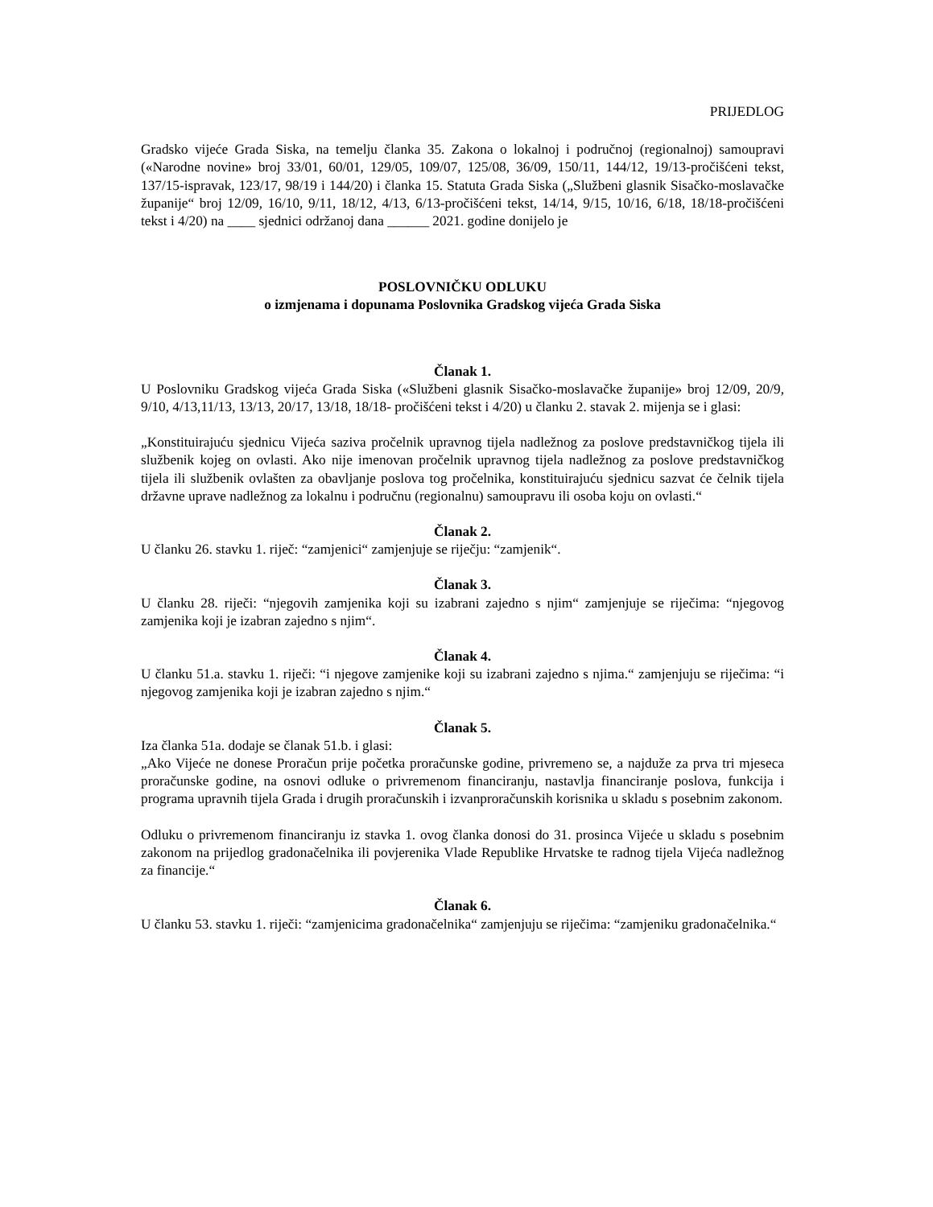PRIJEDLOG
Gradsko vijeće Grada Siska, na temelju članka 35. Zakona o lokalnoj i područnoj (regionalnoj) samoupravi («Narodne novine» broj 33/01, 60/01, 129/05, 109/07, 125/08, 36/09, 150/11, 144/12, 19/13-pročišćeni tekst, 137/15-ispravak, 123/17, 98/19 i 144/20) i članka 15. Statuta Grada Siska („Službeni glasnik Sisačko-moslavačke županije“ broj 12/09, 16/10, 9/11, 18/12, 4/13, 6/13-pročišćeni tekst, 14/14, 9/15, 10/16, 6/18, 18/18-pročišćeni tekst i 4/20) na ____ sjednici održanoj dana ______ 2021. godine donijelo je
POSLOVNIČKU ODLUKU
o izmjenama i dopunama Poslovnika Gradskog vijeća Grada Siska
Članak 1.
U Poslovniku Gradskog vijeća Grada Siska («Službeni glasnik Sisačko-moslavačke županije» broj 12/09, 20/9, 9/10, 4/13,11/13, 13/13, 20/17, 13/18, 18/18- pročišćeni tekst i 4/20) u članku 2. stavak 2. mijenja se i glasi:
„Konstituirajuću sjednicu Vijeća saziva pročelnik upravnog tijela nadležnog za poslove predstavničkog tijela ili službenik kojeg on ovlasti. Ako nije imenovan pročelnik upravnog tijela nadležnog za poslove predstavničkog tijela ili službenik ovlašten za obavljanje poslova tog pročelnika, konstituirajuću sjednicu sazvat će čelnik tijela državne uprave nadležnog za lokalnu i područnu (regionalnu) samoupravu ili osoba koju on ovlasti.“
Članak 2.
U članku 26. stavku 1. riječ: “zamjenici“ zamjenjuje se riječju: “zamjenik“.
Članak 3.
U članku 28. riječi: “njegovih zamjenika koji su izabrani zajedno s njim“ zamjenjuje se riječima: “njegovog zamjenika koji je izabran zajedno s njim“.
Članak 4.
U članku 51.a. stavku 1. riječi: “i njegove zamjenike koji su izabrani zajedno s njima.“ zamjenjuju se riječima: “i njegovog zamjenika koji je izabran zajedno s njim.“
Članak 5.
Iza članka 51a. dodaje se članak 51.b. i glasi:
„Ako Vijeće ne donese Proračun prije početka proračunske godine, privremeno se, a najduže za prva tri mjeseca proračunske godine, na osnovi odluke o privremenom financiranju, nastavlja financiranje poslova, funkcija i programa upravnih tijela Grada i drugih proračunskih i izvanproračunskih korisnika u skladu s posebnim zakonom.
Odluku o privremenom financiranju iz stavka 1. ovog članka donosi do 31. prosinca Vijeće u skladu s posebnim zakonom na prijedlog gradonačelnika ili povjerenika Vlade Republike Hrvatske te radnog tijela Vijeća nadležnog za financije.“
Članak 6.
U članku 53. stavku 1. riječi: “zamjenicima gradonačelnika“ zamjenjuju se riječima: “zamjeniku gradonačelnika.“